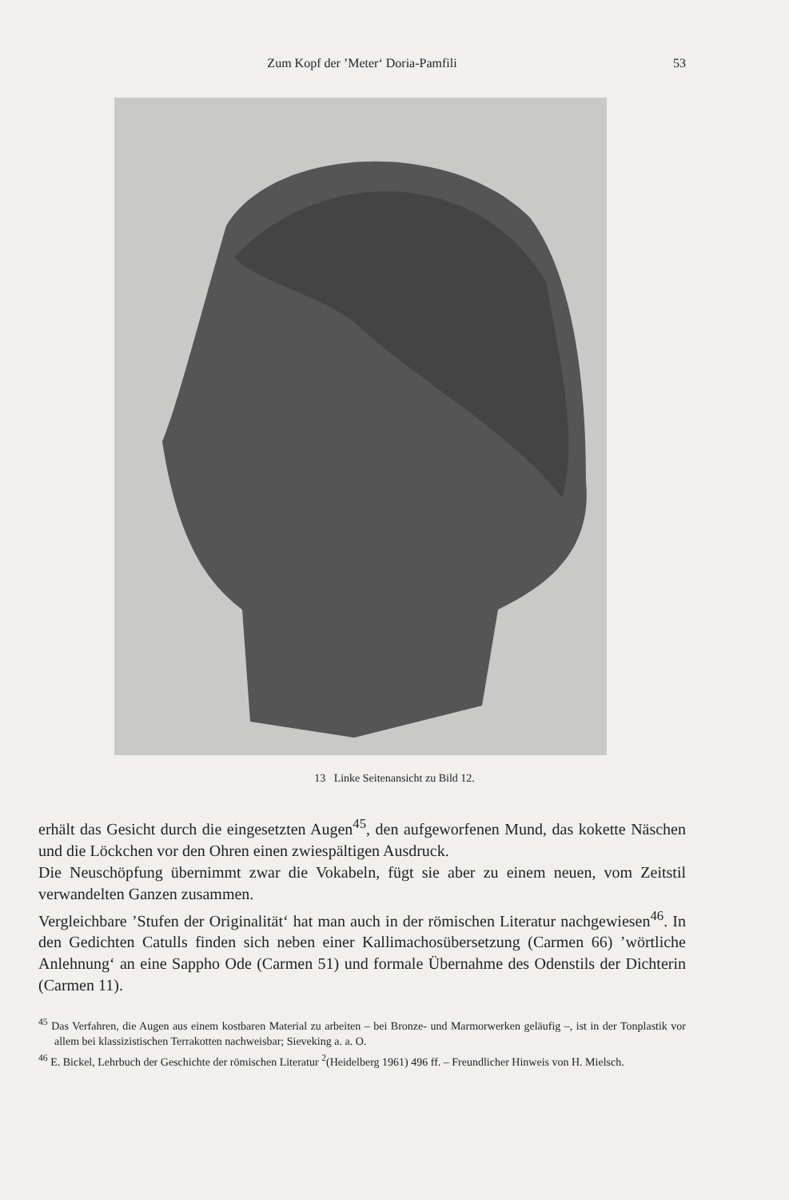Zum Kopf der ’Meter‘ Doria-Pamfili 53
13 Linke Seitenansicht zu Bild 12.
erhält das Gesicht durch die eingesetzten Augen<sup>45</sup>, den aufgeworfenen Mund, das kokette Näschen und die Löckchen vor den Ohren einen zwiespältigen Ausdruck.
Die Neuschöpfung übernimmt zwar die Vokabeln, fügt sie aber zu einem neuen, vom Zeitstil verwandelten Ganzen zusammen.
Vergleichbare ’Stufen der Originalität‘ hat man auch in der römischen Literatur nachgewiesen<sup>46</sup>. In den Gedichten Catulls finden sich neben einer Kallimachosübersetzung (Carmen 66) ’wörtliche Anlehnung‘ an eine Sappho Ode (Carmen 51) und formale Übernahme des Odenstils der Dichterin (Carmen 11).
<sup>45</sup> Das Verfahren, die Augen aus einem kostbaren Material zu arbeiten – bei Bronze- und Marmorwerken geläufig –, ist in der Tonplastik vor allem bei klassizistischen Terrakotten nachweisbar; Sieveking a. a. O.
<sup>46</sup> E. Bickel, Lehrbuch der Geschichte der römischen Literatur <sup>2</sup>(Heidelberg 1961) 496 ff. – Freundlicher Hinweis von H. Mielsch.